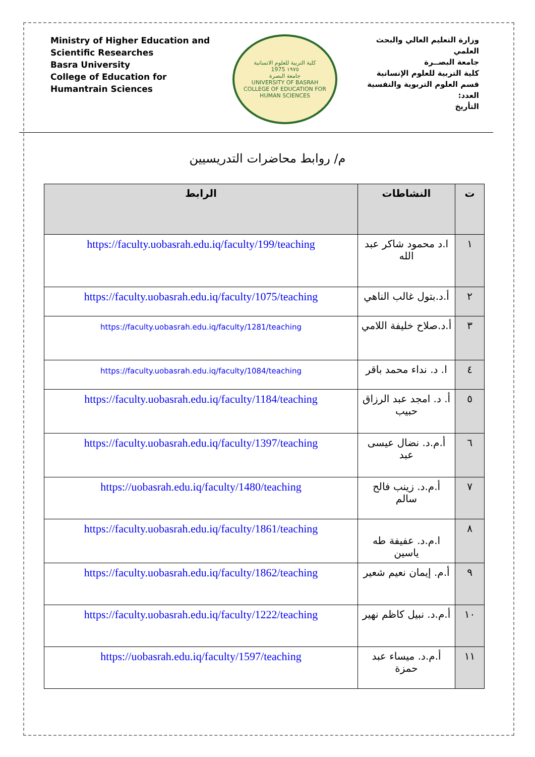Ministry of Higher Education and Scientific Researches
Basra University
College of Education for Humantrain Sciences
كلية التربية للعلوم الانسانية
1975 ١٩٧٥
جامعة البصرة
UNIVERSITY OF BASRAH
COLLEGE OF EDUCATION FOR HUMAN SCIENCES
وزارة التعليم العالي والبحث العلمي
جامعة البصــرة
كلية التربية للعلوم الإنسانية
قسم العلوم التربوية والنفسية
العدد:
التأريخ
م/ روابط محاضرات التدريسيين
| ت | النشاطات | الرابط |
| --- | --- | --- |
| ١ | ا.د محمود شاكر عبد الله | https://faculty.uobasrah.edu.iq/faculty/199/teaching |
| ٢ | أ.د.بتول غالب الناهي | https://faculty.uobasrah.edu.iq/faculty/1075/teaching |
| ٣ | أ.د.صلاح خليفة اللامي | https://faculty.uobasrah.edu.iq/faculty/1281/teaching |
| ٤ | ا. د. نداء محمد باقر | https://faculty.uobasrah.edu.iq/faculty/1084/teaching |
| ٥ | أ. د. امجد عبد الرزاق حبيب | https://faculty.uobasrah.edu.iq/faculty/1184/teaching |
| ٦ | أ.م.د. نضال عيسى عبد | https://faculty.uobasrah.edu.iq/faculty/1397/teaching |
| ٧ | أ.م.د. زينب فالح سالم | https://uobasrah.edu.iq/faculty/1480/teaching |
| ٨ | ا.م.د. عفيفة طه ياسين | https://faculty.uobasrah.edu.iq/faculty/1861/teaching |
| ٩ | أ.م. إيمان نعيم شعير | https://faculty.uobasrah.edu.iq/faculty/1862/teaching |
| ١٠ | أ.م.د. نبيل كاظم نهير | https://faculty.uobasrah.edu.iq/faculty/1222/teaching |
| ١١ | أ.م.د. ميساء عبد حمزة | https://uobasrah.edu.iq/faculty/1597/teaching |